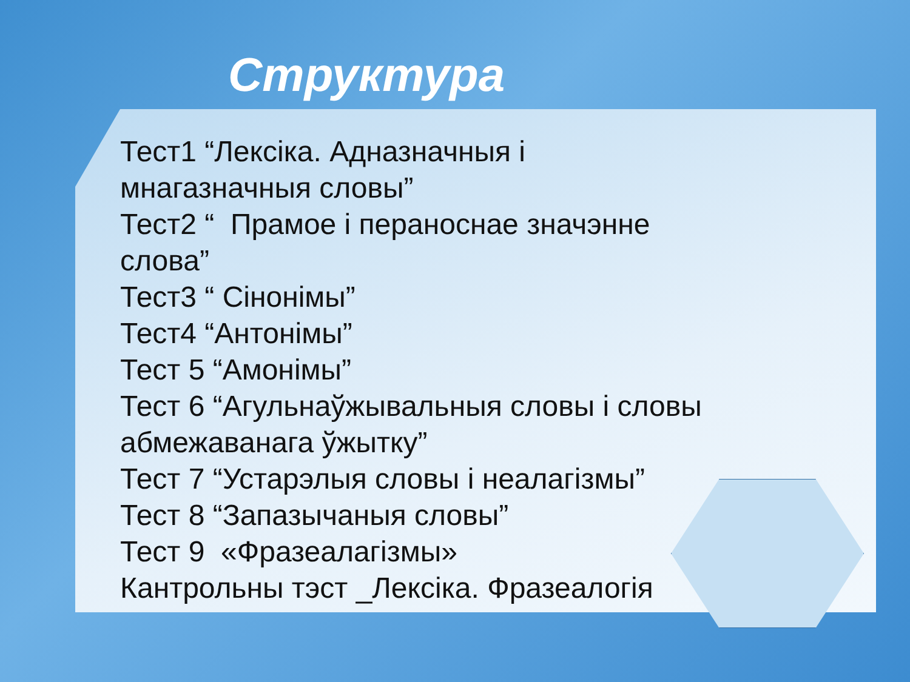Структура
Тест1 “Лексіка. Адназначныя і
мнагазначныя словы”
Тест2 “ Прамое і пераноснае значэнне
слова”
Тест3 “ Сінонімы”
Тест4 “Антонімы”
Тест 5 “Амонімы”
Тест 6 “Агульнаўжывальныя словы і словы
абмежаванага ўжытку”
Тест 7 “Устарэлыя словы і неалагізмы”
Тест 8 “Запазычаныя словы”
Тест 9 «Фразеалагізмы»
Кантрольны тэст _Лексіка. Фразеалогія